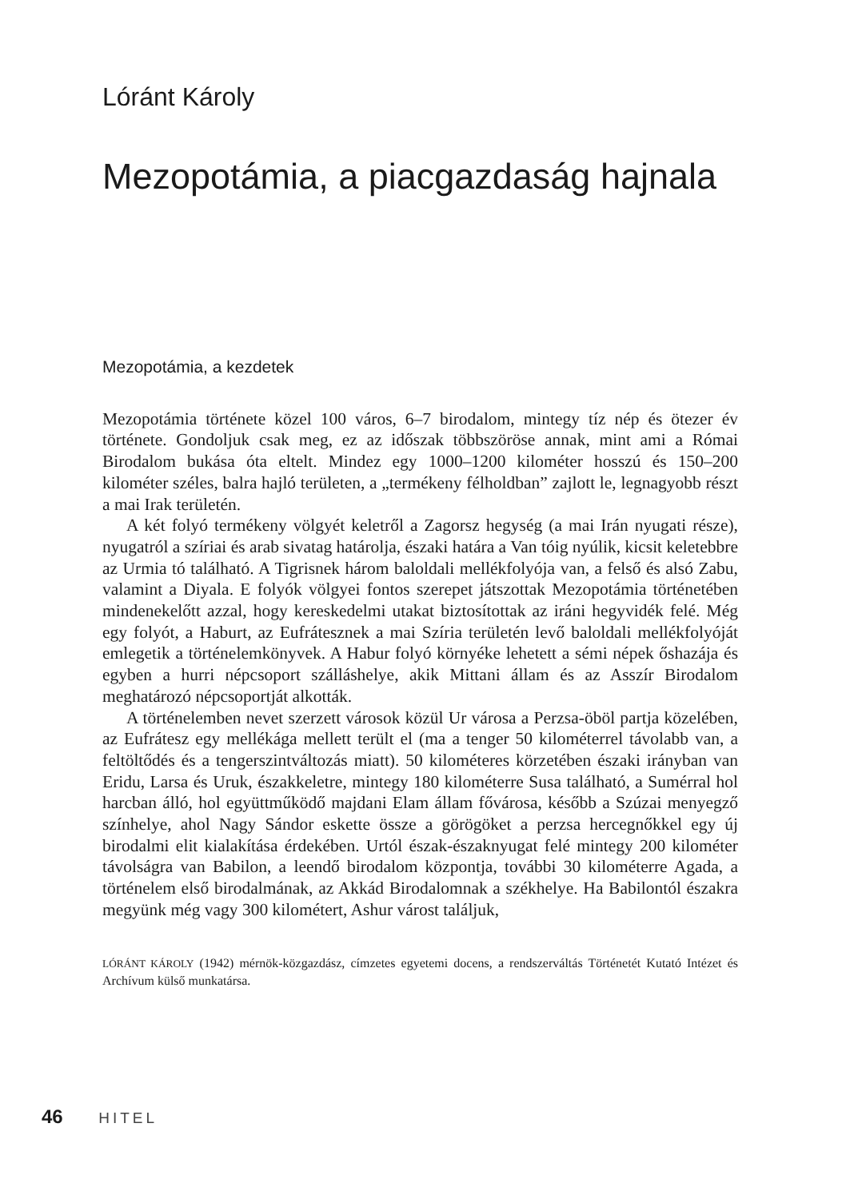Lóránt Károly
Mezopotámia, a piacgazdaság hajnala
Mezopotámia, a kezdetek
Mezopotámia története közel 100 város, 6–7 birodalom, mintegy tíz nép és ötezer év története. Gondoljuk csak meg, ez az időszak többszöröse annak, mint ami a Római Birodalom bukása óta eltelt. Mindez egy 1000–1200 kilométer hosszú és 150–200 kilométer széles, balra hajló területen, a „termékeny félholdban” zajlott le, legnagyobb részt a mai Irak területén.
A két folyó termékeny völgyét keletről a Zagorsz hegység (a mai Irán nyugati része), nyugatról a szíriai és arab sivatag határolja, északi határa a Van tóig nyúlik, kicsit keletebbre az Urmia tó található. A Tigrisnek három baloldali mellékfolyója van, a felső és alsó Zabu, valamint a Diyala. E folyók völgyei fontos szerepet játszottak Mezopotámia történetében mindenekelőtt azzal, hogy kereskedelmi utakat biztosítottak az iráni hegyvidék felé. Még egy folyót, a Haburt, az Eufrátesznek a mai Szíria területén levő baloldali mellékfolyóját emlegetik a történelemkönyvek. A Habur folyó környéke lehetett a sémi népek őshazája és egyben a hurri népcsoport szálláshelye, akik Mittani állam és az Asszír Birodalom meghatározó népcsoportját alkották.
A történelemben nevet szerzett városok közül Ur városa a Perzsa-öböl partja közelében, az Eufrátesz egy mellékága mellett terült el (ma a tenger 50 kilométerrel távolabb van, a feltöltődés és a tengerszintváltozás miatt). 50 kilométeres körzetében északi irányban van Eridu, Larsa és Uruk, északkeletre, mintegy 180 kilométerre Susa található, a Sumérral hol harcban álló, hol együttműködő majdani Elam állam fővárosa, később a Szúzai menyegző színhelye, ahol Nagy Sándor eskette össze a görögöket a perzsa hercegnőkkel egy új birodalmi elit kialakítása érdekében. Urtól észak-északnyugat felé mintegy 200 kilométer távolságra van Babilon, a leendő birodalom központja, további 30 kilométerre Agada, a történelem első birodalmának, az Akkád Birodalomnak a székhelye. Ha Babilontól északra megyünk még vagy 300 kilométert, Ashur várost találjuk,
LÓRÁNT KÁROLY (1942) mérnök-közgazdász, címzetes egyetemi docens, a rendszerváltás Történetét Kutató Intézet és Archívum külső munkatársa.
46 HITEL